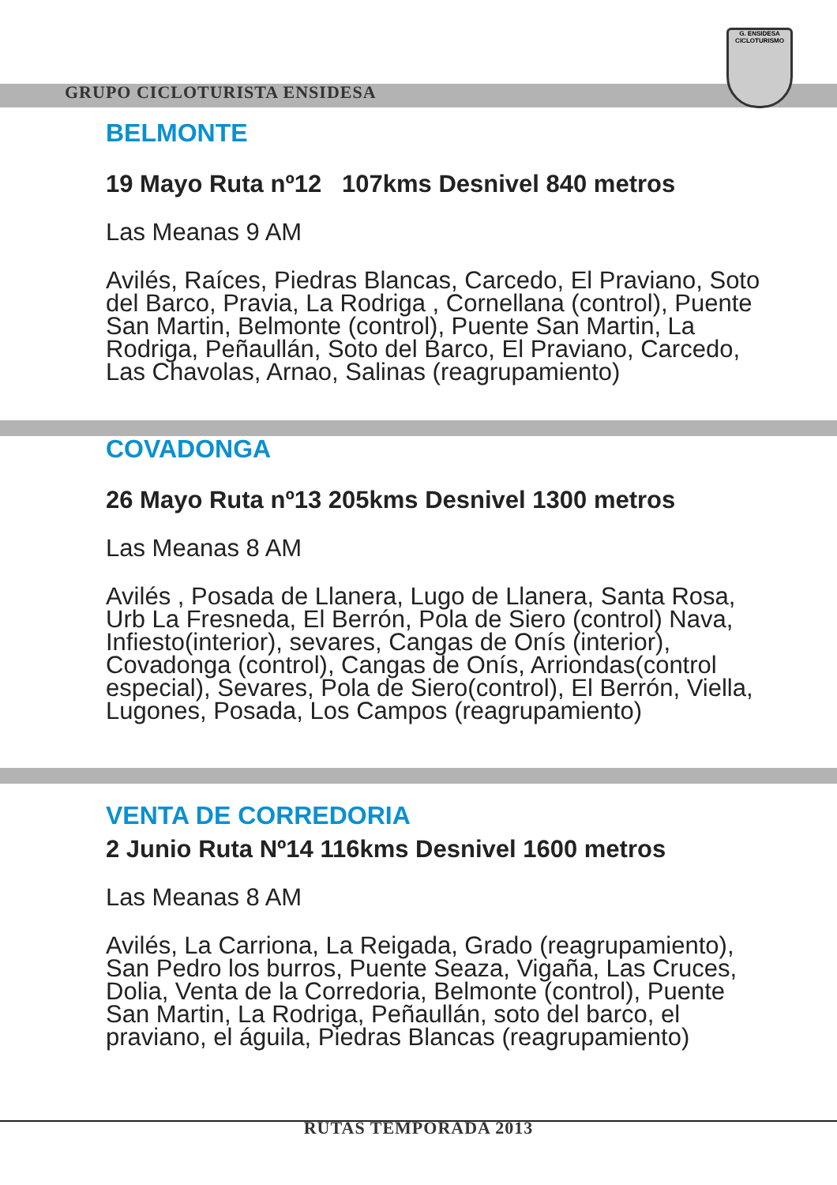GRUPO CICLOTURISTA ENSIDESA
G. ENSIDESA
CICLOTURISMO
BELMONTE
19 Mayo Ruta nº12 107kms Desnivel 840 metros
Las Meanas 9 AM
Avilés, Raíces, Piedras Blancas, Carcedo, El Praviano, Soto del Barco, Pravia, La Rodriga , Cornellana (control), Puente San Martin, Belmonte (control), Puente San Martin, La Rodriga, Peñaullán, Soto del Barco, El Praviano, Carcedo, Las Chavolas, Arnao, Salinas (reagrupamiento)
COVADONGA
26 Mayo Ruta nº13 205kms Desnivel 1300 metros
Las Meanas 8 AM
Avilés , Posada de Llanera, Lugo de Llanera, Santa Rosa, Urb La Fresneda, El Berrón, Pola de Siero (control) Nava, Infiesto(interior), sevares, Cangas de Onís (interior), Covadonga (control), Cangas de Onís, Arriondas(control especial), Sevares, Pola de Siero(control), El Berrón, Viella, Lugones, Posada, Los Campos (reagrupamiento)
VENTA DE CORREDORIA
2 Junio Ruta Nº14 116kms Desnivel 1600 metros
Las Meanas 8 AM
Avilés, La Carriona, La Reigada, Grado (reagrupamiento), San Pedro los burros, Puente Seaza, Vigaña, Las Cruces, Dolia, Venta de la Corredoria, Belmonte (control), Puente San Martin, La Rodriga, Peñaullán, soto del barco, el praviano, el águila, Piedras Blancas (reagrupamiento)
RUTAS TEMPORADA 2013